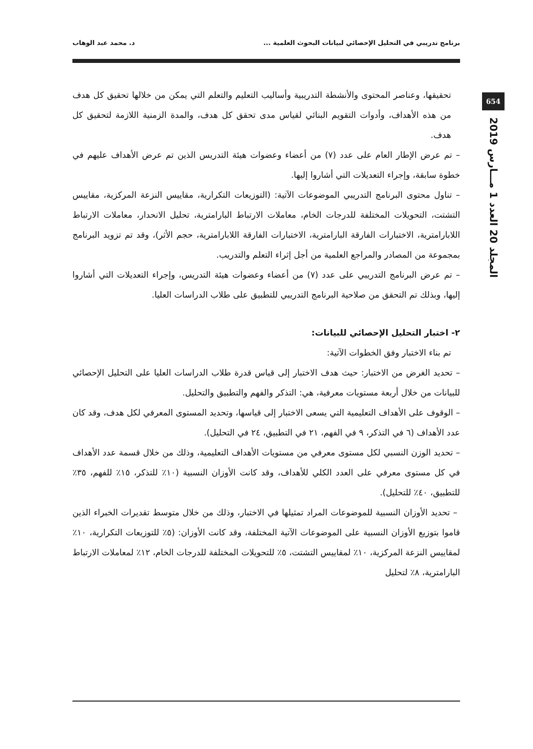برنامج تدريبي في التحليل الإحصائي لبيانات البحوث العلمية ... د. محمد عبد الوهاب
654
المجلد 20 العدد 1 مـــارس 2019
تحقيقها، وعناصر المحتوى والأنشطة التدريبية وأساليب التعليم والتعلم التي يمكن من خلالها تحقيق كل هدف من هذه الأهداف، وأدوات التقويم البنائي لقياس مدى تحقق كل هدف، والمدة الزمنية اللازمة لتحقيق كل هدف.
– تم عرض الإطار العام على عدد (٧) من أعضاء وعضوات هيئة التدريس الذين تم عرض الأهداف عليهم في خطوة سابقة، وإجراء التعديلات التي أشاروا إليها.
– تناول محتوى البرنامج التدريبي الموضوعات الآتية: (التوزيعات التكرارية، مقاييس النزعة المركزية، مقاييس التشتت، التحويلات المختلفة للدرجات الخام، معاملات الارتباط البارامترية، تحليل الانحدار، معاملات الارتباط اللابارامترية، الاختبارات الفارقة البارامترية، الاختبارات الفارقة اللابارامترية، حجم الأثر)، وقد تم تزويد البرنامج بمجموعة من المصادر والمراجع العلمية من أجل إثراء التعلم والتدريب.
– تم عرض البرنامج التدريبي على عدد (٧) من أعضاء وعضوات هيئة التدريس، وإجراء التعديلات التي أشاروا إليها، وبذلك تم التحقق من صلاحية البرنامج التدريبي للتطبيق على طلاب الدراسات العليا.
٢- اختبار التحليل الإحصائي للبيانات:
تم بناء الاختبار وفق الخطوات الآتية:
– تحديد الغرض من الاختبار: حيث هدف الاختبار إلى قياس قدرة طلاب الدراسات العليا على التحليل الإحصائي للبيانات من خلال أربعة مستويات معرفية، هي: التذكر والفهم والتطبيق والتحليل.
– الوقوف على الأهداف التعليمية التي يسعى الاختبار إلى قياسها، وتحديد المستوى المعرفي لكل هدف، وقد كان عدد الأهداف (٦ في التذكر، ٩ في الفهم، ٢١ في التطبيق، ٢٤ في التحليل).
– تحديد الوزن النسبي لكل مستوى معرفي من مستويات الأهداف التعليمية، وذلك من خلال قسمة عدد الأهداف في كل مستوى معرفي على العدد الكلي للأهداف، وقد كانت الأوزان النسبية (١٠٪ للتذكر، ١٥٪ للفهم، ٣٥٪ للتطبيق، ٤٠٪ للتحليل).
– تحديد الأوزان النسبية للموضوعات المراد تمثيلها في الاختبار، وذلك من خلال متوسط تقديرات الخبراء الذين قاموا بتوزيع الأوزان النسبية على الموضوعات الآتية المختلفة، وقد كانت الأوزان: (٥٪ للتوزيعات التكرارية، ١٠٪ لمقاييس النزعة المركزية، ١٠٪ لمقاييس التشتت، ٥٪ للتحويلات المختلفة للدرجات الخام، ١٢٪ لمعاملات الارتباط البارامترية، ٨٪ لتحليل